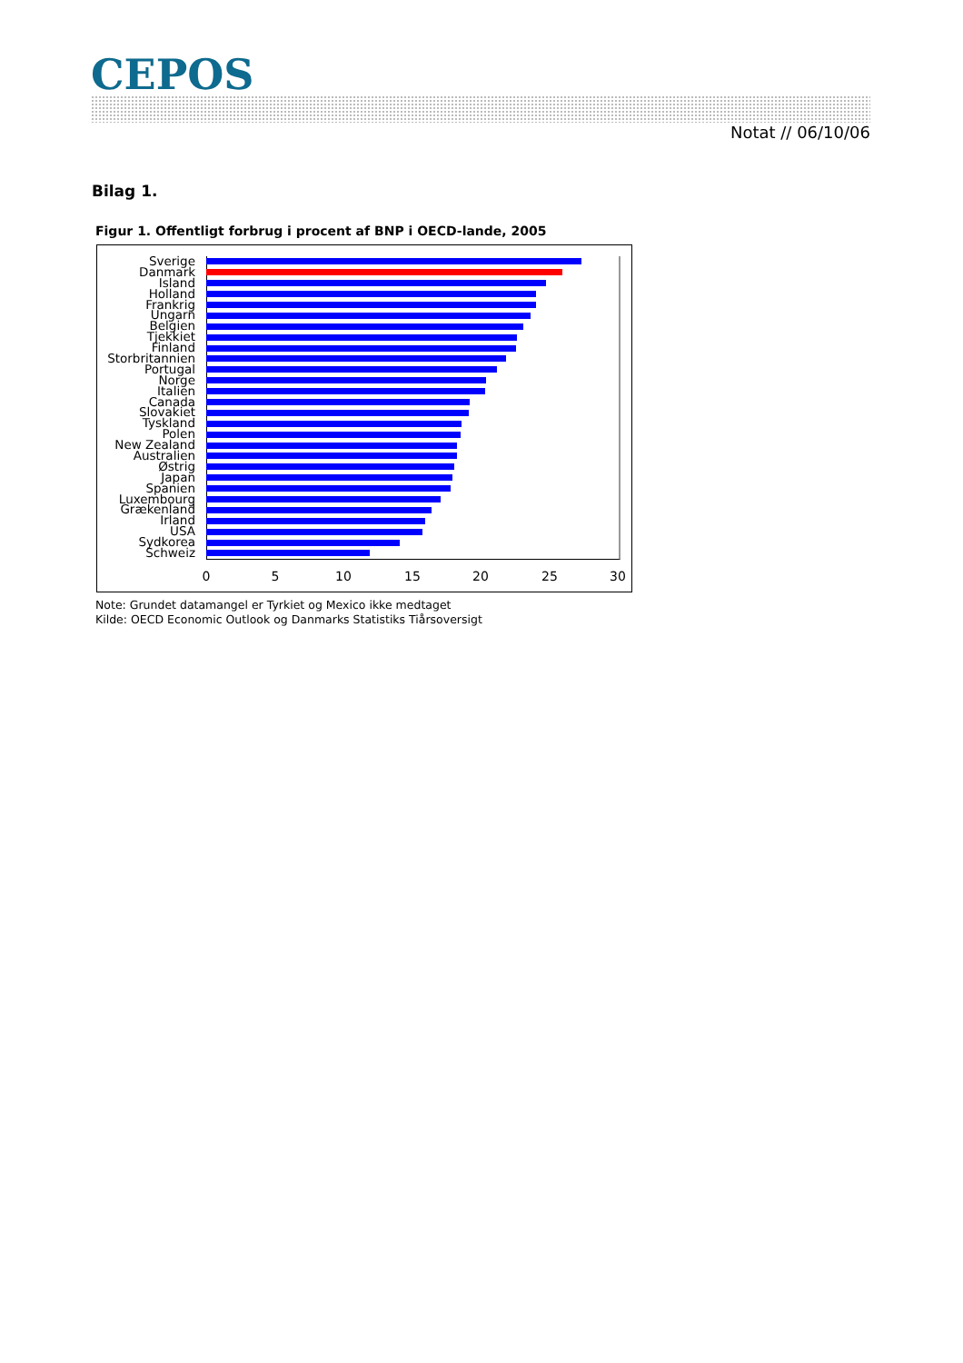CEPOS
Notat // 06/10/06
Bilag 1.
Figur 1. Offentligt forbrug i procent af BNP i OECD-lande, 2005
Sverige
Danmark
Island
Holland
Frankrig
Ungarn
Belgien
Tjekkiet
Finland
Storbritannien
Portugal
Norge
Italien
Canada
Slovakiet
Tyskland
Polen
New Zealand
Australien
Østrig
Japan
Spanien
Luxembourg
Grækenland
Irland
USA
Sydkorea
Schweiz
0 5 10 15 20 25 30
Note: Grundet datamangel er Tyrkiet og Mexico ikke medtaget
Kilde: OECD Economic Outlook og Danmarks Statistiks Tiårsoversigt